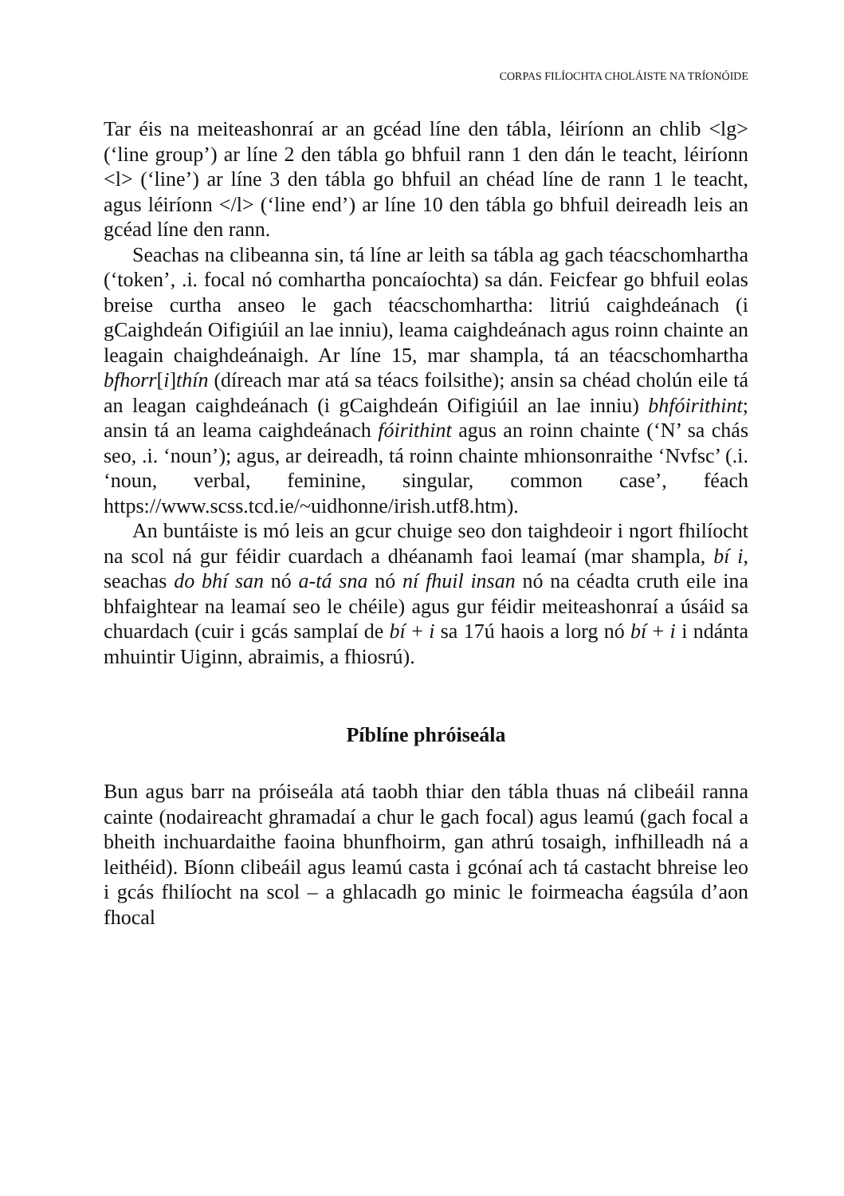CORPAS FILÍOCHTA CHOLÁISTE NA TRÍONÓIDE
Tar éis na meiteashonraí ar an gcéad líne den tábla, léiríonn an chlib <lg> (‘line group’) ar líne 2 den tábla go bhfuil rann 1 den dán le teacht, léiríonn <l> (‘line’) ar líne 3 den tábla go bhfuil an chéad líne de rann 1 le teacht, agus léiríonn </l> (‘line end’) ar líne 10 den tábla go bhfuil deireadh leis an gcéad líne den rann.
Seachas na clibeanna sin, tá líne ar leith sa tábla ag gach téacschomhartha (‘token’, .i. focal nó comhartha poncaíochta) sa dán. Feicfear go bhfuil eolas breise curtha anseo le gach téacschomhartha: litriú caighdeánach (i gCaighdeán Oifigiúil an lae inniu), leama caighdeánach agus roinn chainte an leagain chaighdeánaigh. Ar líne 15, mar shampla, tá an téacschomhartha bfhorr[i]thín (díreach mar atá sa téacs foilsithe); ansin sa chéad cholún eile tá an leagan caighdeánach (i gCaighdeán Oifigiúil an lae inniu) bhfóirithint; ansin tá an leama caighdeánach fóirithint agus an roinn chainte (‘N’ sa chás seo, .i. ‘noun’); agus, ar deireadh, tá roinn chainte mhionsonraithe ‘Nvfsc’ (.i. ‘noun, verbal, feminine, singular, common case’, féach https://www.scss.tcd.ie/~uidhonne/irish.utf8.htm).
An buntáiste is mó leis an gcur chuige seo don taighdeoir i ngort fhilíocht na scol ná gur féidir cuardach a dhéanamh faoi leamaí (mar shampla, bí i, seachas do bhí san nó a-tá sna nó ní fhuil insan nó na céadta cruth eile ina bhfaightear na leamaí seo le chéile) agus gur féidir meiteashonraí a úsáid sa chuardach (cuir i gcás samplaí de bí + i sa 17ú haois a lorg nó bí + i i ndánta mhuintir Uiginn, abraimis, a fhiosrú).
Píblíne phróiseála
Bun agus barr na próiseála atá taobh thiar den tábla thuas ná clibeáil ranna cainte (nodaireacht ghramadaí a chur le gach focal) agus leamú (gach focal a bheith inchuardaithe faoina bhunfhoirm, gan athrú tosaigh, infhilleadh ná a leithéid). Bíonn clibeáil agus leamú casta i gcónaí ach tá castacht bhreise leo i gcás fhilíocht na scol – a ghlacadh go minic le foirmeacha éagsúla d’aon fhocal